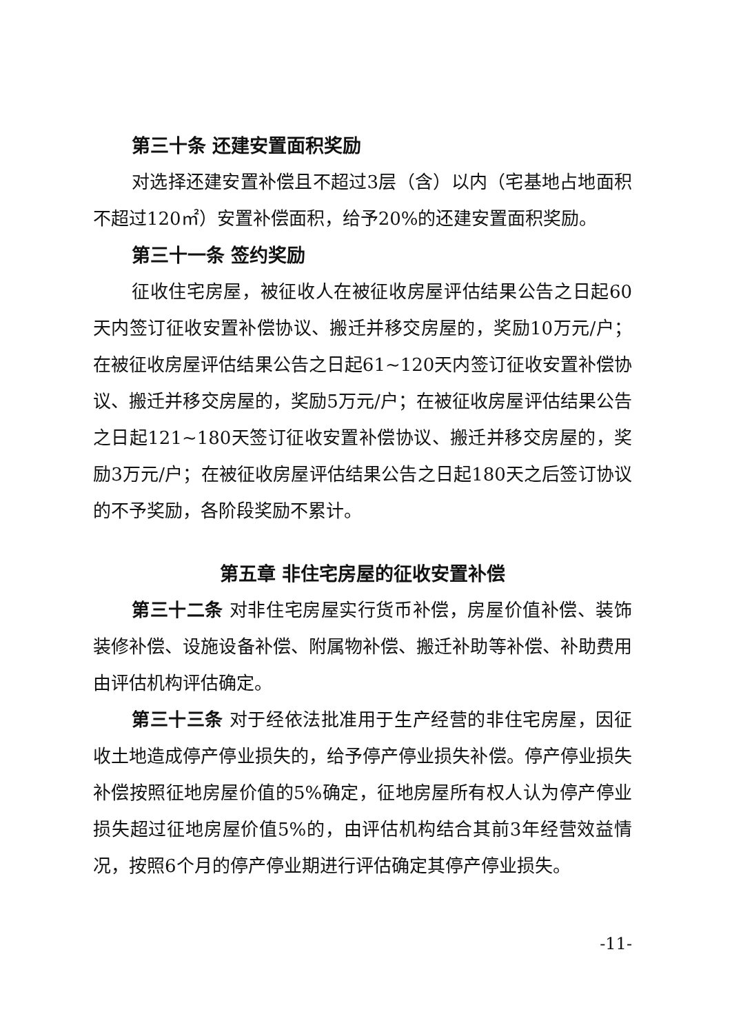第三十条 还建安置面积奖励
对选择还建安置补偿且不超过3层（含）以内（宅基地占地面积不超过120㎡）安置补偿面积，给予20%的还建安置面积奖励。
第三十一条 签约奖励
征收住宅房屋，被征收人在被征收房屋评估结果公告之日起60天内签订征收安置补偿协议、搬迁并移交房屋的，奖励10万元/户；在被征收房屋评估结果公告之日起61~120天内签订征收安置补偿协议、搬迁并移交房屋的，奖励5万元/户；在被征收房屋评估结果公告之日起121~180天签订征收安置补偿协议、搬迁并移交房屋的，奖励3万元/户；在被征收房屋评估结果公告之日起180天之后签订协议的不予奖励，各阶段奖励不累计。
第五章 非住宅房屋的征收安置补偿
第三十二条 对非住宅房屋实行货币补偿，房屋价值补偿、装饰装修补偿、设施设备补偿、附属物补偿、搬迁补助等补偿、补助费用由评估机构评估确定。
第三十三条 对于经依法批准用于生产经营的非住宅房屋，因征收土地造成停产停业损失的，给予停产停业损失补偿。停产停业损失补偿按照征地房屋价值的5%确定，征地房屋所有权人认为停产停业损失超过征地房屋价值5%的，由评估机构结合其前3年经营效益情况，按照6个月的停产停业期进行评估确定其停产停业损失。
-11-